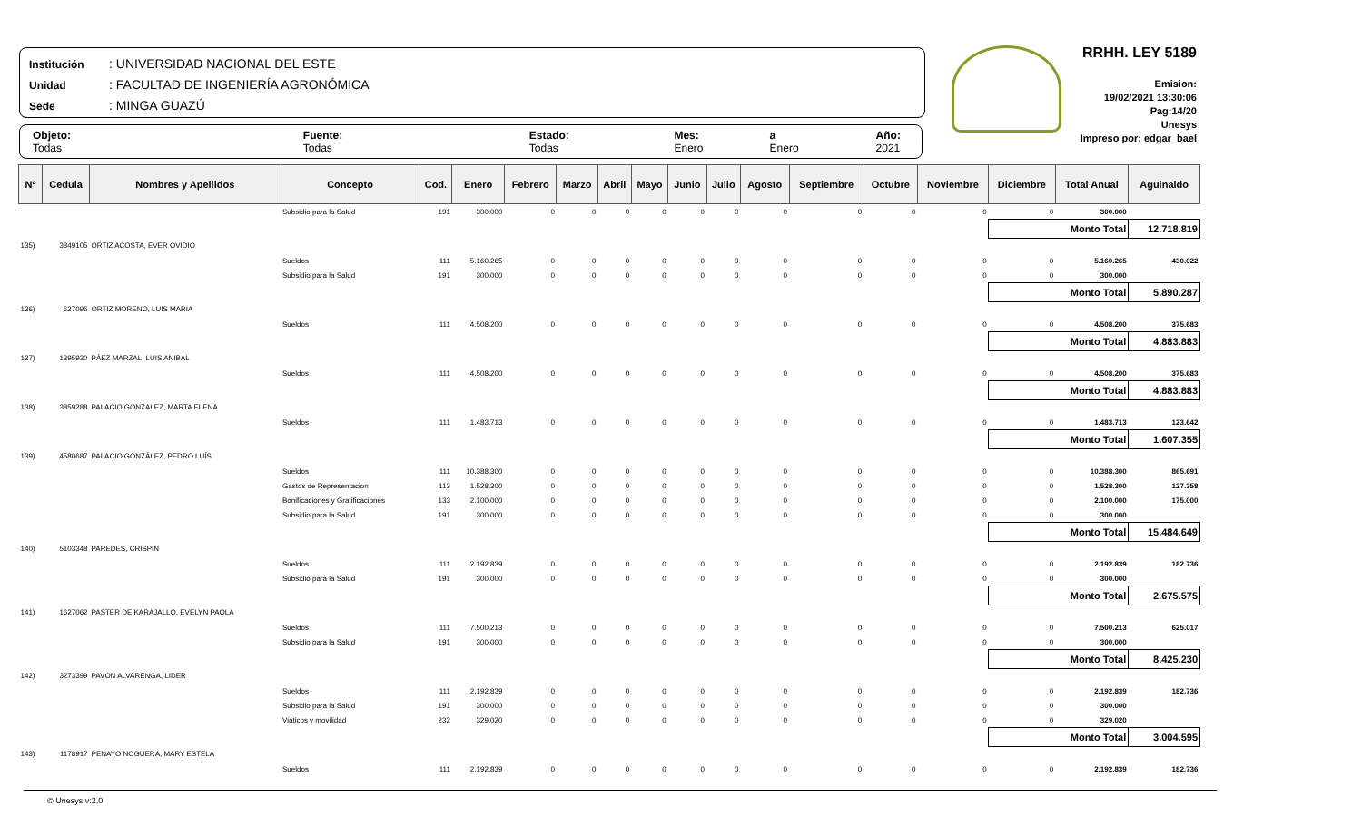Institución: UNIVERSIDAD NACIONAL DEL ESTE
Unidad: FACULTAD DE INGENIERÍA AGRONÓMICA
Sede: MINGA GUAZÚ
Objeto: Todas Fuente: Todas Estado: Todas Mes: Enero a Enero Año: 2021
RRHH. LEY 5189
Emision:
19/02/2021 13:30:06
Pag:14/20
Unesys
Impreso por: edgar_bael
| Nº | Cedula | Nombres y Apellidos | Concepto | Cod. | Enero | Febrero | Marzo | Abril | Mayo | Junio | Julio | Agosto | Septiembre | Octubre | Noviembre | Diciembre | Total Anual | Aguinaldo |
| --- | --- | --- | --- | --- | --- | --- | --- | --- | --- | --- | --- | --- | --- | --- | --- | --- | --- | --- |
| | | | Subsidio para la Salud | 191 | 300.000 | 0 | 0 | 0 | 0 | 0 | 0 | 0 | 0 | 0 | 0 | 0 | 300.000 | |
| | | | | | | | | | | | | | | | | Monto Total | | 12.718.819 |
| 135) | 3849105 | ORTIZ ACOSTA, EVER OVIDIO | | | | | | | | | | | | | | | | |
| | | | Sueldos | 111 | 5.160.265 | 0 | 0 | 0 | 0 | 0 | 0 | 0 | 0 | 0 | 0 | 0 | 5.160.265 | 430.022 |
| | | | Subsidio para la Salud | 191 | 300.000 | 0 | 0 | 0 | 0 | 0 | 0 | 0 | 0 | 0 | 0 | 0 | 300.000 | |
| | | | | | | | | | | | | | | | | Monto Total | | 5.890.287 |
| 136) | 627096 | ORTIZ MORENO, LUIS MARIA | | | | | | | | | | | | | | | | |
| | | | Sueldos | 111 | 4.508.200 | 0 | 0 | 0 | 0 | 0 | 0 | 0 | 0 | 0 | 0 | 0 | 4.508.200 | 375.683 |
| | | | | | | | | | | | | | | | | Monto Total | | 4.883.883 |
| 137) | 1395930 | PÁEZ MARZAL, LUIS ANIBAL | | | | | | | | | | | | | | | | |
| | | | Sueldos | 111 | 4.508.200 | 0 | 0 | 0 | 0 | 0 | 0 | 0 | 0 | 0 | 0 | 0 | 4.508.200 | 375.683 |
| | | | | | | | | | | | | | | | | Monto Total | | 4.883.883 |
| 138) | 3859288 | PALACIO GONZALEZ, MARTA ELENA | | | | | | | | | | | | | | | | |
| | | | Sueldos | 111 | 1.483.713 | 0 | 0 | 0 | 0 | 0 | 0 | 0 | 0 | 0 | 0 | 0 | 1.483.713 | 123.642 |
| | | | | | | | | | | | | | | | | Monto Total | | 1.607.355 |
| 139) | 4580687 | PALACIO GONZÁLEZ, PEDRO LUÍS | | | | | | | | | | | | | | | | |
| | | | Sueldos | 111 | 10.388.300 | 0 | 0 | 0 | 0 | 0 | 0 | 0 | 0 | 0 | 0 | 0 | 10.388.300 | 865.691 |
| | | | Gastos de Representacion | 113 | 1.528.300 | 0 | 0 | 0 | 0 | 0 | 0 | 0 | 0 | 0 | 0 | 0 | 1.528.300 | 127.358 |
| | | | Bonificaciones y Gratificaciones | 133 | 2.100.000 | 0 | 0 | 0 | 0 | 0 | 0 | 0 | 0 | 0 | 0 | 0 | 2.100.000 | 175.000 |
| | | | Subsidio para la Salud | 191 | 300.000 | 0 | 0 | 0 | 0 | 0 | 0 | 0 | 0 | 0 | 0 | 0 | 300.000 | |
| | | | | | | | | | | | | | | | | Monto Total | | 15.484.649 |
| 140) | 5103348 | PAREDES, CRISPIN | | | | | | | | | | | | | | | | |
| | | | Sueldos | 111 | 2.192.839 | 0 | 0 | 0 | 0 | 0 | 0 | 0 | 0 | 0 | 0 | 0 | 2.192.839 | 182.736 |
| | | | Subsidio para la Salud | 191 | 300.000 | 0 | 0 | 0 | 0 | 0 | 0 | 0 | 0 | 0 | 0 | 0 | 300.000 | |
| | | | | | | | | | | | | | | | | Monto Total | | 2.675.575 |
| 141) | 1627062 | PASTER DE KARAJALLO, EVELYN PAOLA | | | | | | | | | | | | | | | | |
| | | | Sueldos | 111 | 7.500.213 | 0 | 0 | 0 | 0 | 0 | 0 | 0 | 0 | 0 | 0 | 0 | 7.500.213 | 625.017 |
| | | | Subsidio para la Salud | 191 | 300.000 | 0 | 0 | 0 | 0 | 0 | 0 | 0 | 0 | 0 | 0 | 0 | 300.000 | |
| | | | | | | | | | | | | | | | | Monto Total | | 8.425.230 |
| 142) | 3273399 | PAVON ALVARENGA, LIDER | | | | | | | | | | | | | | | | |
| | | | Sueldos | 111 | 2.192.839 | 0 | 0 | 0 | 0 | 0 | 0 | 0 | 0 | 0 | 0 | 0 | 2.192.839 | 182.736 |
| | | | Subsidio para la Salud | 191 | 300.000 | 0 | 0 | 0 | 0 | 0 | 0 | 0 | 0 | 0 | 0 | 0 | 300.000 | |
| | | | Viáticos y movilidad | 232 | 329.020 | 0 | 0 | 0 | 0 | 0 | 0 | 0 | 0 | 0 | 0 | 0 | 329.020 | |
| | | | | | | | | | | | | | | | | Monto Total | | 3.004.595 |
| 143) | 1178917 | PENAYO NOGUERA, MARY ESTELA | | | | | | | | | | | | | | | | |
| | | | Sueldos | 111 | 2.192.839 | 0 | 0 | 0 | 0 | 0 | 0 | 0 | 0 | 0 | 0 | 0 | 2.192.839 | 182.736 |
© Unesys v:2.0